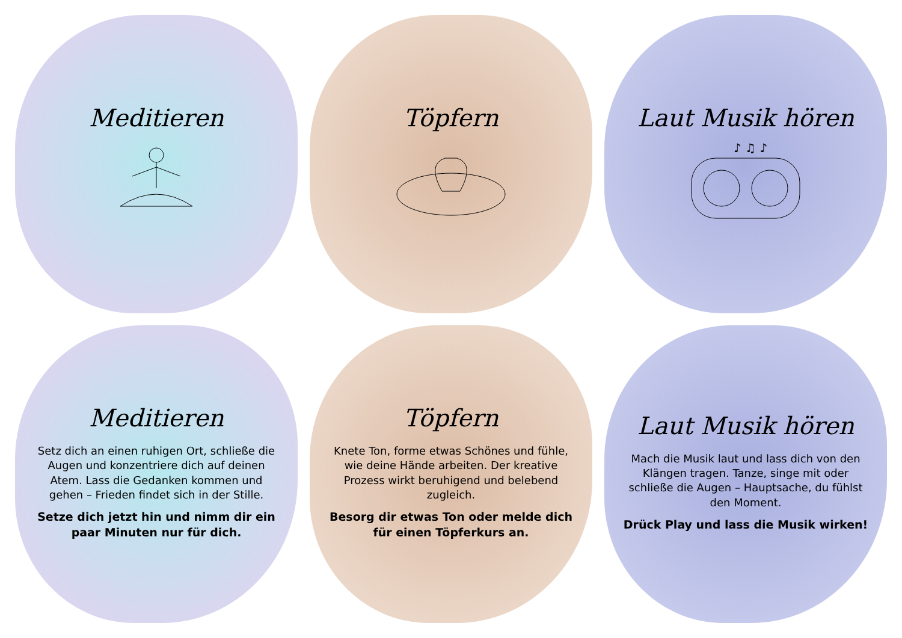Meditieren
Töpfern
Laut Musik hören
♪ ♫ ♪
Meditieren
Setz dich an einen ruhigen Ort, schließe die Augen und konzentriere dich auf deinen Atem. Lass die Gedanken kommen und gehen – Frieden findet sich in der Stille.
Setze dich jetzt hin und nimm dir ein paar Minuten nur für dich.
Töpfern
Knete Ton, forme etwas Schönes und fühle, wie deine Hände arbeiten. Der kreative Prozess wirkt beruhigend und belebend zugleich.
Besorg dir etwas Ton oder melde dich für einen Töpferkurs an.
Laut Musik hören
Mach die Musik laut und lass dich von den Klängen tragen. Tanze, singe mit oder schließe die Augen – Hauptsache, du fühlst den Moment.
Drück Play und lass die Musik wirken!